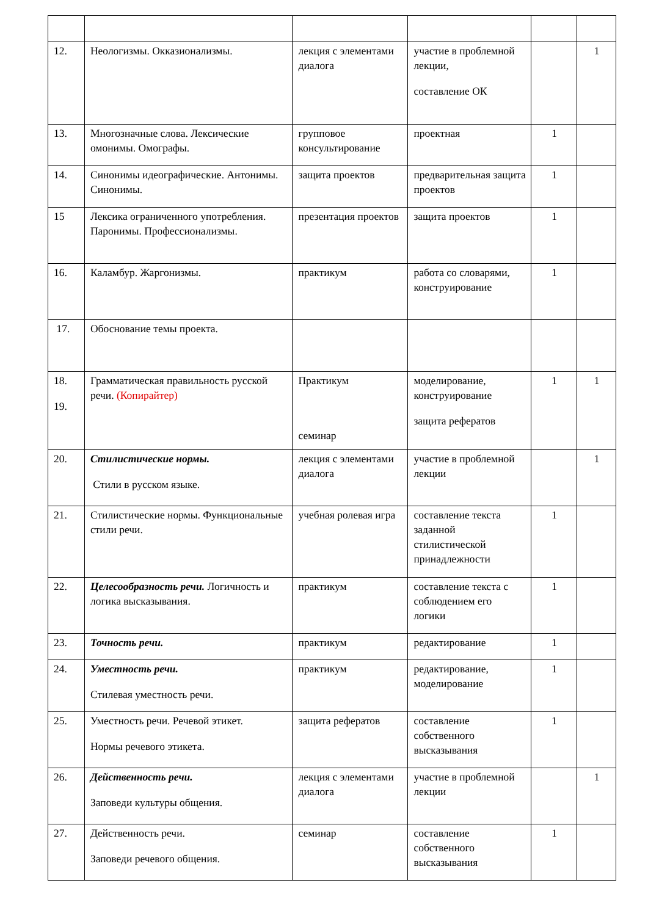| 12. | Неологизмы. Окказионализмы. | лекция с элементами диалога | участие в проблемной лекции, составление ОК | | 1 |
| 13. | Многозначные слова. Лексические омонимы. Омографы. | групповое консультирование | проектная | 1 | |
| 14. | Синонимы идеографические. Антонимы. Синонимы. | защита проектов | предварительная защита проектов | 1 | |
| 15 | Лексика ограниченного употребления. Паронимы. Профессионализмы. | презентация проектов | защита проектов | 1 | |
| 16. | Каламбур. Жаргонизмы. | практикум | работа со словарями, конструирование | 1 | |
| 17. | Обоснование темы проекта. | | | | |
| 18. 19. | Грамматическая правильность русской речи. (Копирайтер) | Практикум семинар | моделирование, конструирование защита рефератов | 1 | 1 |
| 20. | Стилистические нормы. Стили в русском языке. | лекция с элементами диалога | участие в проблемной лекции | | 1 |
| 21. | Стилистические нормы. Функциональные стили речи. | учебная ролевая игра | составление текста заданной стилистической принадлежности | 1 | |
| 22. | Целесообразность речи. Логичность и логика высказывания. | практикум | составление текста с соблюдением его логики | 1 | |
| 23. | Точность речи. | практикум | редактирование | 1 | |
| 24. | Уместность речи. Стилевая уместность речи. | практикум | редактирование, моделирование | 1 | |
| 25. | Уместность речи. Речевой этикет. Нормы речевого этикета. | защита рефератов | составление собственного высказывания | 1 | |
| 26. | Действенность речи. Заповеди культуры общения. | лекция с элементами диалога | участие в проблемной лекции | | 1 |
| 27. | Действенность речи. Заповеди речевого общения. | семинар | составление собственного высказывания | 1 | |